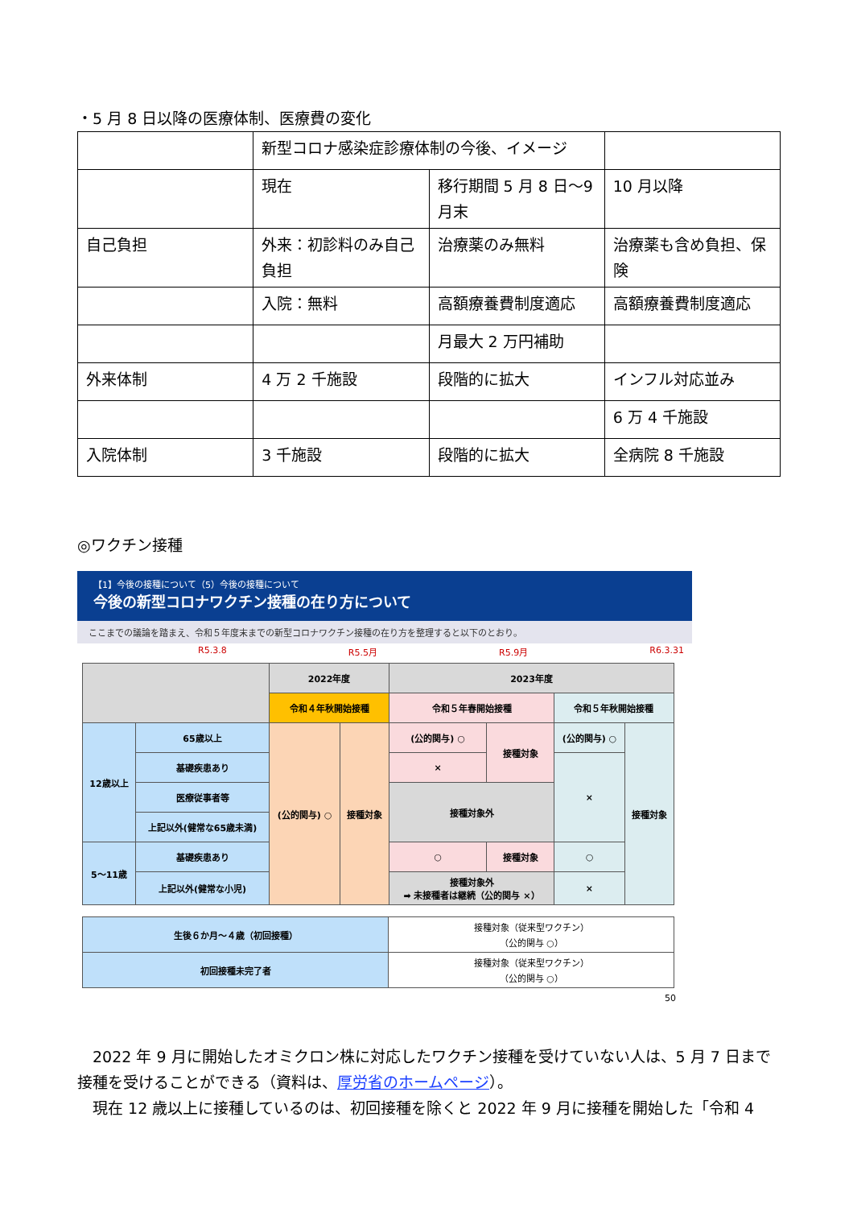・5 月 8 日以降の医療体制、医療費の変化
| | 新型コロナ感染症診療体制の今後、イメージ | | |
| | 現在 | 移行期間 5 月 8 日～9 月末 | 10 月以降 |
| 自己負担 | 外来：初診料のみ自己負担 | 治療薬のみ無料 | 治療薬も含め負担、保険 |
| | 入院：無料 | 高額療養費制度適応 | 高額療養費制度適応 |
| | | 月最大 2 万円補助 | |
| 外来体制 | 4 万 2 千施設 | 段階的に拡大 | インフル対応並み |
| | | | 6 万 4 千施設 |
| 入院体制 | 3 千施設 | 段階的に拡大 | 全病院 8 千施設 |
◎ワクチン接種
【1】今後の接種について（5）今後の接種について
今後の新型コロナワクチン接種の在り方について
ここまでの議論を踏まえ、令和５年度末までの新型コロナワクチン接種の在り方を整理すると以下のとおり。
R5.3.8 R5.5月 R5.9月 R6.3.31
| | | 2022年度 | | 2023年度 | | | |
| | | 令和４年秋開始接種 | | 令和５年春開始接種 | | 令和５年秋開始接種 | |
| 12歳以上 | 65歳以上 | (公的関与) ○ | 接種対象 | (公的関与) ○ | 接種対象 | (公的関与) ○ | 接種対象 |
| | 基礎疾患あり | | | × | | × | |
| | 医療従事者等 | | | 接種対象外 | | | |
| | 上記以外(健常な65歳未満) | | | | | | |
| 5～11歳 | 基礎疾患あり | | | ○ | 接種対象 | ○ | |
| | 上記以外(健常な小児) | | | 接種対象外 ➡ 未接種者は継続（公的関与 ×） | | × | |
| 生後６か月～４歳（初回接種） | 接種対象（従来型ワクチン） （公的関与 ○） |
| 初回接種未完了者 | 接種対象（従来型ワクチン） （公的関与 ○） |
50
　2022 年 9 月に開始したオミクロン株に対応したワクチン接種を受けていない人は、5 月 7 日まで接種を受けることができる（資料は、厚労省のホームページ）。
　現在 12 歳以上に接種しているのは、初回接種を除くと 2022 年 9 月に接種を開始した「令和 4